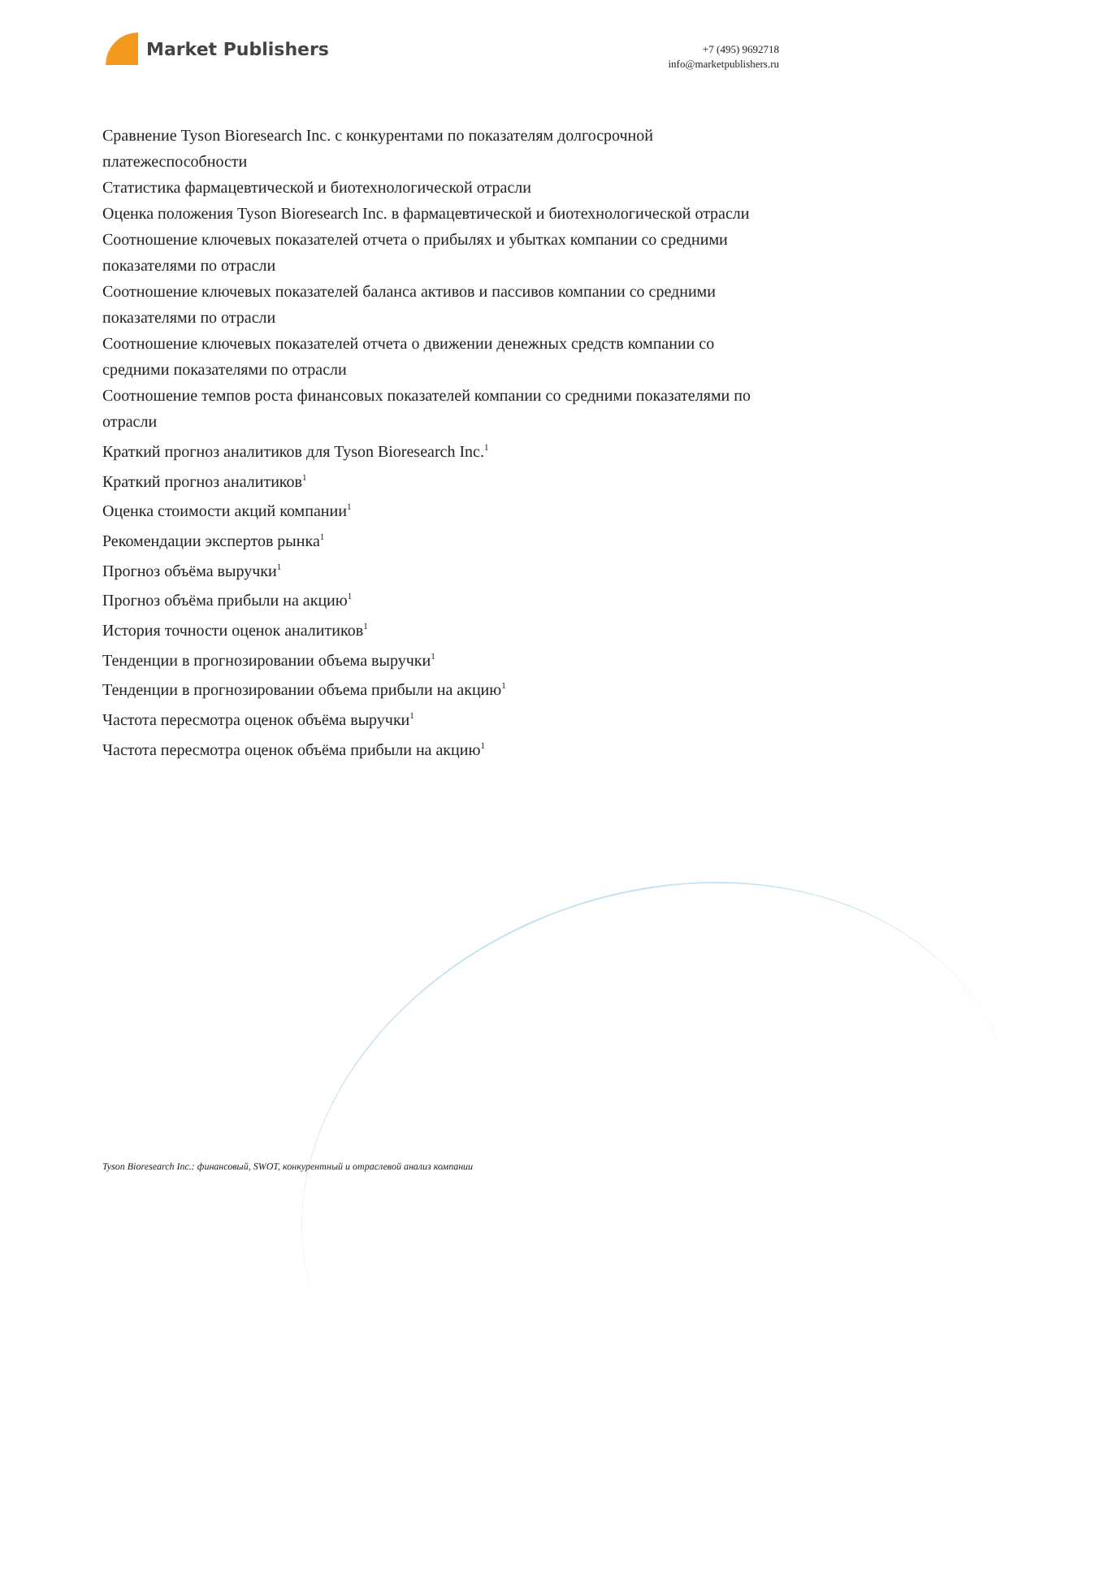Market Publishers
+7 (495) 9692718
info@marketpublishers.ru
Сравнение Tyson Bioresearch Inc. с конкурентами по показателям долгосрочной платежеспособности
Статистика фармацевтической и биотехнологической отрасли
Оценка положения Tyson Bioresearch Inc. в фармацевтической и биотехнологической отрасли
Соотношение ключевых показателей отчета о прибылях и убытках компании со средними показателями по отрасли
Соотношение ключевых показателей баланса активов и пассивов компании со средними показателями по отрасли
Соотношение ключевых показателей отчета о движении денежных средств компании со средними показателями по отрасли
Соотношение темпов роста финансовых показателей компании со средними показателями по отрасли
Краткий прогноз аналитиков для Tyson Bioresearch Inc.<sup>1</sup>
Краткий прогноз аналитиков<sup>1</sup>
Оценка стоимости акций компании<sup>1</sup>
Рекомендации экспертов рынка<sup>1</sup>
Прогноз объёма выручки<sup>1</sup>
Прогноз объёма прибыли на акцию<sup>1</sup>
История точности оценок аналитиков<sup>1</sup>
Тенденции в прогнозировании объема выручки<sup>1</sup>
Тенденции в прогнозировании объема прибыли на акцию<sup>1</sup>
Частота пересмотра оценок объёма выручки<sup>1</sup>
Частота пересмотра оценок объёма прибыли на акцию<sup>1</sup>
Tyson Bioresearch Inc.: финансовый, SWOT, конкурентный и отраслевой анализ компании